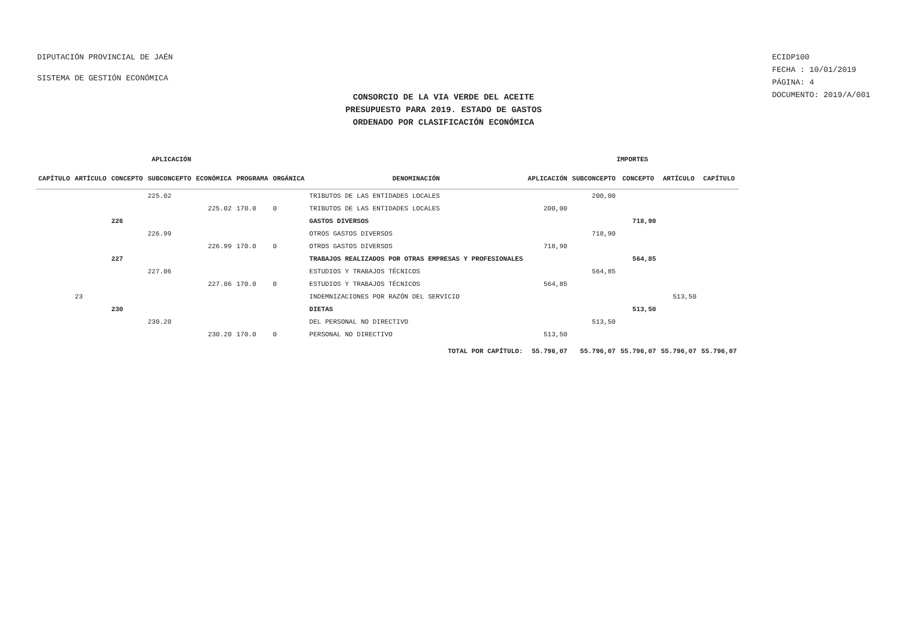DIPUTACIÓN PROVINCIAL DE JAÉN
SISTEMA DE GESTIÓN ECONÓMICA
ECIDP100
FECHA : 10/01/2019
PÁGINA: 4
DOCUMENTO: 2019/A/001
CONSORCIO DE LA VIA VERDE DEL ACEITE
PRESUPUESTO PARA 2019. ESTADO DE GASTOS
ORDENADO POR CLASIFICACIÓN ECONÓMICA
| APLICACIÓN | | | | | | | | IMPORTES | | | | |
| --- | --- | --- | --- | --- | --- | --- | --- | --- | --- | --- | --- | --- |
| CAPÍTULO | ARTÍCULO | CONCEPTO | SUBCONCEPTO | ECONÓMICA | PROGRAMA | ORGÁNICA | DENOMINACIÓN | APLICACIÓN | SUBCONCEPTO | CONCEPTO | ARTÍCULO | CAPÍTULO |
| | | | 225.02 | | | | TRIBUTOS DE LAS ENTIDADES LOCALES | | 200,00 | | | |
| | | | | 225.02 | 170.0 | 0 | TRIBUTOS DE LAS ENTIDADES LOCALES | 200,00 | | | | |
| | | 226 | | | | | GASTOS DIVERSOS | | | 718,90 | | |
| | | | 226.99 | | | | OTROS GASTOS DIVERSOS | | 718,90 | | | |
| | | | | 226.99 | 170.0 | 0 | OTROS GASTOS DIVERSOS | 718,90 | | | | |
| | | 227 | | | | | TRABAJOS REALIZADOS POR OTRAS EMPRESAS Y PROFESIONALES | | | 564,85 | | |
| | | | 227.06 | | | | ESTUDIOS Y TRABAJOS TÉCNICOS | | 564,85 | | | |
| | | | | 227.06 | 170.0 | 0 | ESTUDIOS Y TRABAJOS TÉCNICOS | 564,85 | | | | |
| | 23 | | | | | | INDEMNIZACIONES POR RAZÓN DEL SERVICIO | | | | 513,50 | |
| | | 230 | | | | | DIETAS | | | 513,50 | | |
| | | | 230.20 | | | | DEL PERSONAL NO DIRECTIVO | | 513,50 | | | |
| | | | | 230.20 | 170.0 | 0 | PERSONAL NO DIRECTIVO | 513,50 | | | | |
| | | | | | | | TOTAL POR CAPÍTULO: | 55.796,07 | 55.796,07 | 55.796,07 | 55.796,07 | 55.796,07 |